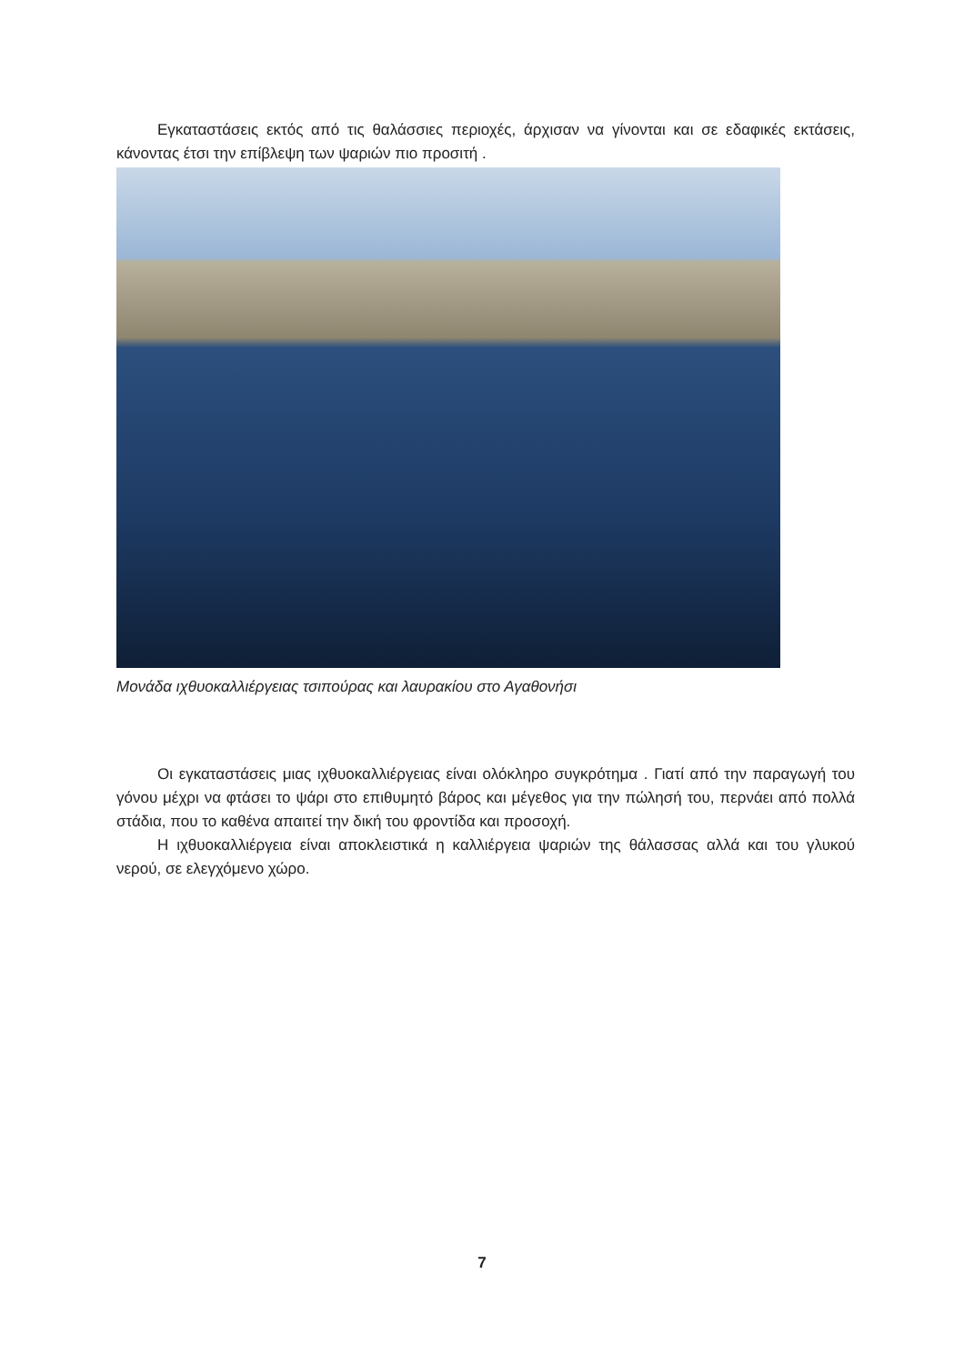Εγκαταστάσεις εκτός από τις θαλάσσιες περιοχές, άρχισαν να γίνονται και σε εδαφικές εκτάσεις, κάνοντας έτσι την επίβλεψη των ψαριών πιο προσιτή .
Μονάδα ιχθυοκαλλιέργειας τσιπούρας και λαυρακίου στο Αγαθονήσι
Οι εγκαταστάσεις μιας ιχθυοκαλλιέργειας είναι ολόκληρο συγκρότημα . Γιατί από την παραγωγή του γόνου μέχρι να φτάσει το ψάρι στο επιθυμητό βάρος και μέγεθος για την πώλησή του, περνάει από πολλά στάδια, που το καθένα απαιτεί την δική του φροντίδα και προσοχή.
Η ιχθυοκαλλιέργεια είναι αποκλειστικά η καλλιέργεια ψαριών της θάλασσας αλλά και του γλυκού νερού, σε ελεγχόμενο χώρο.
7